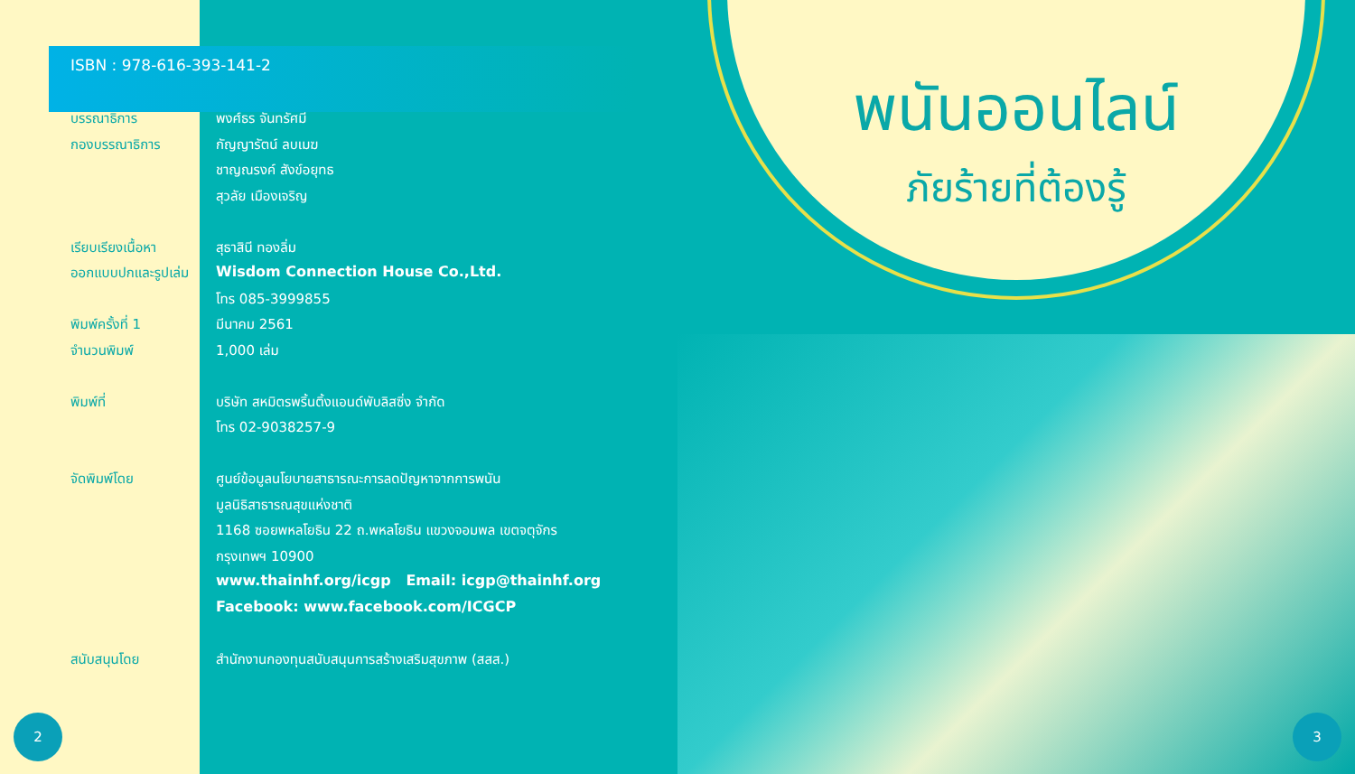ISBN : 978-616-393-141-2
| บรรณาธิการ | พงศ์ธร จันทรัศมี |
| กองบรรณาธิการ | กัญญารัตน์ ลบเมฆ |
| | ชาญณรงค์ สังข์อยุทธ |
| | สุวลัย เมืองเจริญ |
| เรียบเรียงเนื้อหา | สุธาสินี ทองลิ่ม |
| ออกแบบปกและรูปเล่ม | Wisdom Connection House Co.,Ltd. |
| | โทร 085-3999855 |
| พิมพ์ครั้งที่ 1 | มีนาคม 2561 |
| จำนวนพิมพ์ | 1,000 เล่ม |
| พิมพ์ที่ | บริษัท สหมิตรพริ้นติ้งแอนด์พับลิสซิ่ง จำกัด |
| | โทร 02-9038257-9 |
| จัดพิมพ์โดย | ศูนย์ข้อมูลนโยบายสาธารณะการลดปัญหาจากการพนัน |
| | มูลนิธิสาธารณสุขแห่งชาติ |
| | 1168 ซอยพหลโยธิน 22 ถ.พหลโยธิน แขวงจอมพล เขตจตุจักร |
| | กรุงเทพฯ 10900 |
| | www.thainhf.org/icgp Email: icgp@thainhf.org |
| | Facebook: www.facebook.com/ICGCP |
| สนับสนุนโดย | สำนักงานกองทุนสนับสนุนการสร้างเสริมสุขภาพ (สสส.) |
พนันออนไลน์
ภัยร้ายที่ต้องรู้
2 3